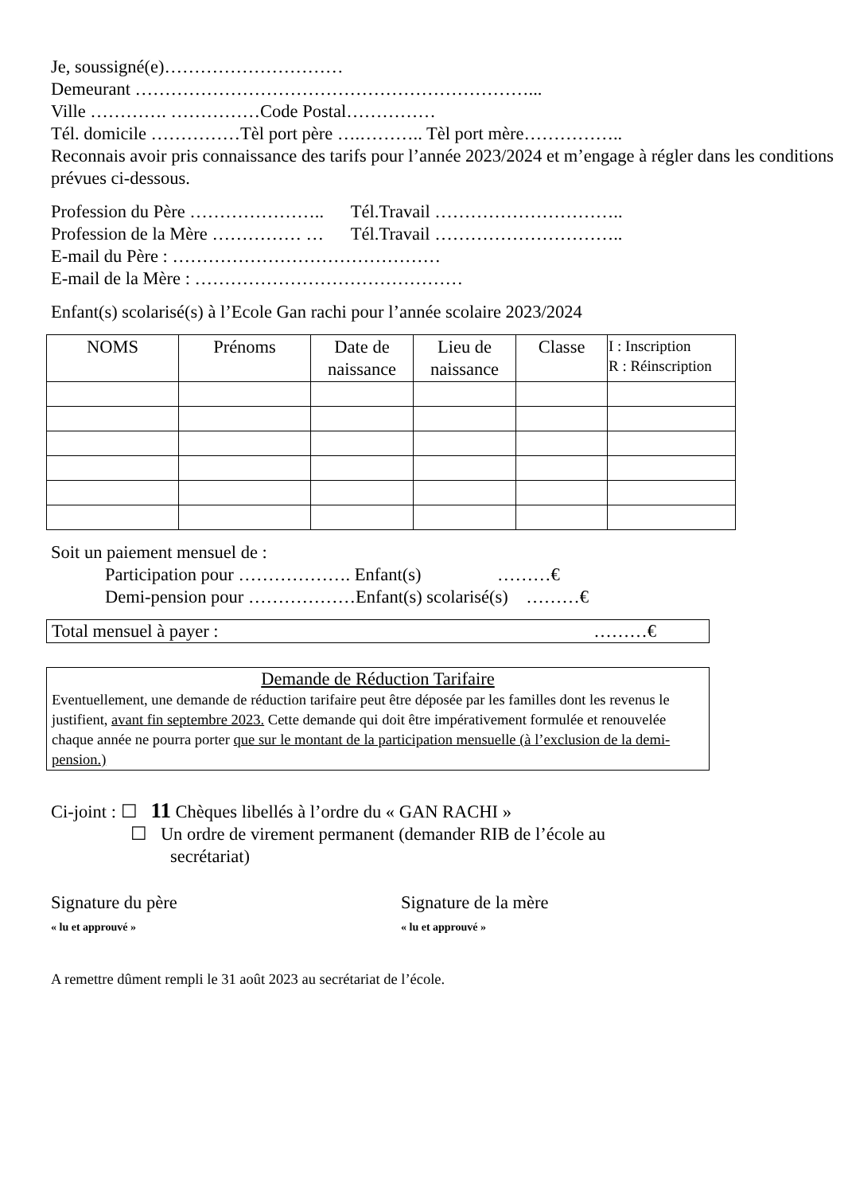Je, soussigné(e)…………………………
Demeurant …………………………………………………………...
Ville …………. ……………Code Postal……………
Tél. domicile ……………Tèl port père ….……….. Tèl port mère……………..
Reconnais avoir pris connaissance des tarifs pour l’année 2023/2024 et m’engage à régler dans les conditions prévues ci-dessous.
Profession du Père ………………….. Tél.Travail …………………………..
Profession de la Mère …………… … Tél.Travail …………………………..
E-mail du Père : ………………………………………
E-mail de la Mère : ………………………………………
Enfant(s) scolarisé(s) à l’Ecole Gan rachi pour l’année scolaire 2023/2024
| NOMS | Prénoms | Date de naissance | Lieu de naissance | Classe | I : Inscription R : Réinscription |
| --- | --- | --- | --- | --- | --- |
Soit un paiement mensuel de :
Participation pour ………………. Enfant(s) ………€
Demi-pension pour ………………Enfant(s) scolarisé(s) ………€
Total mensuel à payer : ………€
Demande de Réduction Tarifaire
Eventuellement, une demande de réduction tarifaire peut être déposée par les familles dont les revenus le justifient, avant fin septembre 2023. Cette demande qui doit être impérativement formulée et renouvelée chaque année ne pourra porter que sur le montant de la participation mensuelle (à l’exclusion de la demi-pension.)
Ci-joint : ☐ 11 Chèques libellés à l’ordre du « GAN RACHI »
☐ Un ordre de virement permanent (demander RIB de l’école au
secrétariat)
Signature du père
« lu et approuvé »
Signature de la mère
« lu et approuvé »
A remettre dûment rempli le 31 août 2023 au secrétariat de l’école.